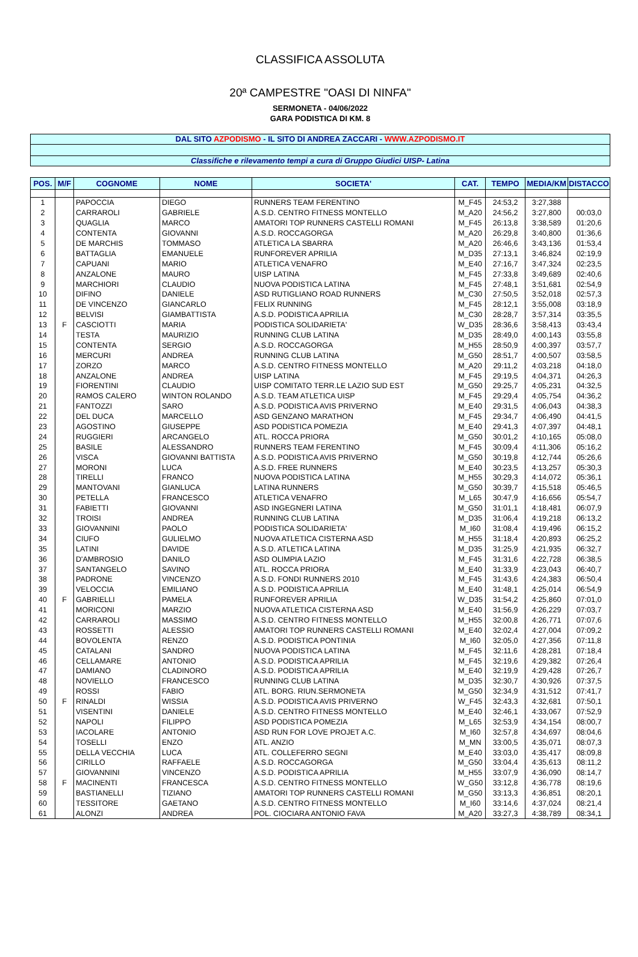CLASSIFICA ASSOLUTA
20ª CAMPESTRE "OASI DI NINFA"
SERMONETA - 04/06/2022
GARA PODISTICA DI KM. 8
DAL SITO AZPODISMO - IL SITO DI ANDREA ZACCARI - WWW.AZPODISMO.IT
Classifiche e rilevamento tempi a cura di Gruppo Giudici UISP- Latina
| POS. | M/F | COGNOME | NOME | SOCIETA' | CAT. | TEMPO | MEDIA/KM | DISTACCO |
| --- | --- | --- | --- | --- | --- | --- | --- | --- |
| 1 | | PAPOCCIA | DIEGO | RUNNERS TEAM FERENTINO | M_F45 | 24:53,2 | 3:27,388 | |
| 2 | | CARRAROLI | GABRIELE | A.S.D. CENTRO FITNESS MONTELLO | M_A20 | 24:56,2 | 3:27,800 | 00:03,0 |
| 3 | | QUAGLIA | MARCO | AMATORI TOP RUNNERS CASTELLI ROMANI | M_F45 | 26:13,8 | 3:38,589 | 01:20,6 |
| 4 | | CONTENTA | GIOVANNI | A.S.D. ROCCAGORGA | M_A20 | 26:29,8 | 3:40,800 | 01:36,6 |
| 5 | | DE MARCHIS | TOMMASO | ATLETICA LA SBARRA | M_A20 | 26:46,6 | 3:43,136 | 01:53,4 |
| 6 | | BATTAGLIA | EMANUELE | RUNFOREVER APRILIA | M_D35 | 27:13,1 | 3:46,824 | 02:19,9 |
| 7 | | CAPUANI | MARIO | ATLETICA VENAFRO | M_E40 | 27:16,7 | 3:47,324 | 02:23,5 |
| 8 | | ANZALONE | MAURO | UISP LATINA | M_F45 | 27:33,8 | 3:49,689 | 02:40,6 |
| 9 | | MARCHIORI | CLAUDIO | NUOVA PODISTICA LATINA | M_F45 | 27:48,1 | 3:51,681 | 02:54,9 |
| 10 | | DIFINO | DANIELE | ASD RUTIGLIANO ROAD RUNNERS | M_C30 | 27:50,5 | 3:52,018 | 02:57,3 |
| 11 | | DE VINCENZO | GIANCARLO | FELIX RUNNING | M_F45 | 28:12,1 | 3:55,008 | 03:18,9 |
| 12 | | BELVISI | GIAMBATTISTA | A.S.D. PODISTICA APRILIA | M_C30 | 28:28,7 | 3:57,314 | 03:35,5 |
| 13 | F | CASCIOTTI | MARIA | PODISTICA SOLIDARIETA' | W_D35 | 28:36,6 | 3:58,413 | 03:43,4 |
| 14 | | TESTA | MAURIZIO | RUNNING CLUB LATINA | M_D35 | 28:49,0 | 4:00,143 | 03:55,8 |
| 15 | | CONTENTA | SERGIO | A.S.D. ROCCAGORGA | M_H55 | 28:50,9 | 4:00,397 | 03:57,7 |
| 16 | | MERCURI | ANDREA | RUNNING CLUB LATINA | M_G50 | 28:51,7 | 4:00,507 | 03:58,5 |
| 17 | | ZORZO | MARCO | A.S.D. CENTRO FITNESS MONTELLO | M_A20 | 29:11,2 | 4:03,218 | 04:18,0 |
| 18 | | ANZALONE | ANDREA | UISP LATINA | M_F45 | 29:19,5 | 4:04,371 | 04:26,3 |
| 19 | | FIORENTINI | CLAUDIO | UISP COMITATO TERR.LE LAZIO SUD EST | M_G50 | 29:25,7 | 4:05,231 | 04:32,5 |
| 20 | | RAMOS CALERO | WINTON ROLANDO | A.S.D. TEAM ATLETICA UISP | M_F45 | 29:29,4 | 4:05,754 | 04:36,2 |
| 21 | | FANTOZZI | SARO | A.S.D. PODISTICA AVIS PRIVERNO | M_E40 | 29:31,5 | 4:06,043 | 04:38,3 |
| 22 | | DEL DUCA | MARCELLO | ASD GENZANO MARATHON | M_F45 | 29:34,7 | 4:06,490 | 04:41,5 |
| 23 | | AGOSTINO | GIUSEPPE | ASD PODISTICA POMEZIA | M_E40 | 29:41,3 | 4:07,397 | 04:48,1 |
| 24 | | RUGGIERI | ARCANGELO | ATL. ROCCA PRIORA | M_G50 | 30:01,2 | 4:10,165 | 05:08,0 |
| 25 | | BASILE | ALESSANDRO | RUNNERS TEAM FERENTINO | M_F45 | 30:09,4 | 4:11,306 | 05:16,2 |
| 26 | | VISCA | GIOVANNI BATTISTA | A.S.D. PODISTICA AVIS PRIVERNO | M_G50 | 30:19,8 | 4:12,744 | 05:26,6 |
| 27 | | MORONI | LUCA | A.S.D. FREE RUNNERS | M_E40 | 30:23,5 | 4:13,257 | 05:30,3 |
| 28 | | TIRELLI | FRANCO | NUOVA PODISTICA LATINA | M_H55 | 30:29,3 | 4:14,072 | 05:36,1 |
| 29 | | MANTOVANI | GIANLUCA | LATINA RUNNERS | M_G50 | 30:39,7 | 4:15,518 | 05:46,5 |
| 30 | | PETELLA | FRANCESCO | ATLETICA VENAFRO | M_L65 | 30:47,9 | 4:16,656 | 05:54,7 |
| 31 | | FABIETTI | GIOVANNI | ASD INGEGNERI LATINA | M_G50 | 31:01,1 | 4:18,481 | 06:07,9 |
| 32 | | TROISI | ANDREA | RUNNING CLUB LATINA | M_D35 | 31:06,4 | 4:19,218 | 06:13,2 |
| 33 | | GIOVANNINI | PAOLO | PODISTICA SOLIDARIETA' | M_I60 | 31:08,4 | 4:19,496 | 06:15,2 |
| 34 | | CIUFO | GULIELMO | NUOVA ATLETICA CISTERNA ASD | M_H55 | 31:18,4 | 4:20,893 | 06:25,2 |
| 35 | | LATINI | DAVIDE | A.S.D. ATLETICA LATINA | M_D35 | 31:25,9 | 4:21,935 | 06:32,7 |
| 36 | | D'AMBROSIO | DANILO | ASD OLIMPIA LAZIO | M_F45 | 31:31,6 | 4:22,728 | 06:38,5 |
| 37 | | SANTANGELO | SAVINO | ATL. ROCCA PRIORA | M_E40 | 31:33,9 | 4:23,043 | 06:40,7 |
| 38 | | PADRONE | VINCENZO | A.S.D. FONDI RUNNERS 2010 | M_F45 | 31:43,6 | 4:24,383 | 06:50,4 |
| 39 | | VELOCCIA | EMILIANO | A.S.D. PODISTICA APRILIA | M_E40 | 31:48,1 | 4:25,014 | 06:54,9 |
| 40 | F | GABRIELLI | PAMELA | RUNFOREVER APRILIA | W_D35 | 31:54,2 | 4:25,860 | 07:01,0 |
| 41 | | MORICONI | MARZIO | NUOVA ATLETICA CISTERNA ASD | M_E40 | 31:56,9 | 4:26,229 | 07:03,7 |
| 42 | | CARRAROLI | MASSIMO | A.S.D. CENTRO FITNESS MONTELLO | M_H55 | 32:00,8 | 4:26,771 | 07:07,6 |
| 43 | | ROSSETTI | ALESSIO | AMATORI TOP RUNNERS CASTELLI ROMANI | M_E40 | 32:02,4 | 4:27,004 | 07:09,2 |
| 44 | | BOVOLENTA | RENZO | A.S.D. PODISTICA PONTINIA | M_I60 | 32:05,0 | 4:27,356 | 07:11,8 |
| 45 | | CATALANI | SANDRO | NUOVA PODISTICA LATINA | M_F45 | 32:11,6 | 4:28,281 | 07:18,4 |
| 46 | | CELLAMARE | ANTONIO | A.S.D. PODISTICA APRILIA | M_F45 | 32:19,6 | 4:29,382 | 07:26,4 |
| 47 | | DAMIANO | CLADINORO | A.S.D. PODISTICA APRILIA | M_E40 | 32:19,9 | 4:29,428 | 07:26,7 |
| 48 | | NOVIELLO | FRANCESCO | RUNNING CLUB LATINA | M_D35 | 32:30,7 | 4:30,926 | 07:37,5 |
| 49 | | ROSSI | FABIO | ATL. BORG. RIUN.SERMONETA | M_G50 | 32:34,9 | 4:31,512 | 07:41,7 |
| 50 | F | RINALDI | WISSIA | A.S.D. PODISTICA AVIS PRIVERNO | W_F45 | 32:43,3 | 4:32,681 | 07:50,1 |
| 51 | | VISENTINI | DANIELE | A.S.D. CENTRO FITNESS MONTELLO | M_E40 | 32:46,1 | 4:33,067 | 07:52,9 |
| 52 | | NAPOLI | FILIPPO | ASD PODISTICA POMEZIA | M_L65 | 32:53,9 | 4:34,154 | 08:00,7 |
| 53 | | IACOLARE | ANTONIO | ASD RUN FOR LOVE PROJET A.C. | M_I60 | 32:57,8 | 4:34,697 | 08:04,6 |
| 54 | | TOSELLI | ENZO | ATL. ANZIO | M_MN | 33:00,5 | 4:35,071 | 08:07,3 |
| 55 | | DELLA VECCHIA | LUCA | ATL. COLLEFERRO SEGNI | M_E40 | 33:03,0 | 4:35,417 | 08:09,8 |
| 56 | | CIRILLO | RAFFAELE | A.S.D. ROCCAGORGA | M_G50 | 33:04,4 | 4:35,613 | 08:11,2 |
| 57 | | GIOVANNINI | VINCENZO | A.S.D. PODISTICA APRILIA | M_H55 | 33:07,9 | 4:36,090 | 08:14,7 |
| 58 | F | MACINENTI | FRANCESCA | A.S.D. CENTRO FITNESS MONTELLO | W_G50 | 33:12,8 | 4:36,778 | 08:19,6 |
| 59 | | BASTIANELLI | TIZIANO | AMATORI TOP RUNNERS CASTELLI ROMANI | M_G50 | 33:13,3 | 4:36,851 | 08:20,1 |
| 60 | | TESSITORE | GAETANO | A.S.D. CENTRO FITNESS MONTELLO | M_I60 | 33:14,6 | 4:37,024 | 08:21,4 |
| 61 | | ALONZI | ANDREA | POL. CIOCIARA ANTONIO FAVA | M_A20 | 33:27,3 | 4:38,789 | 08:34,1 |